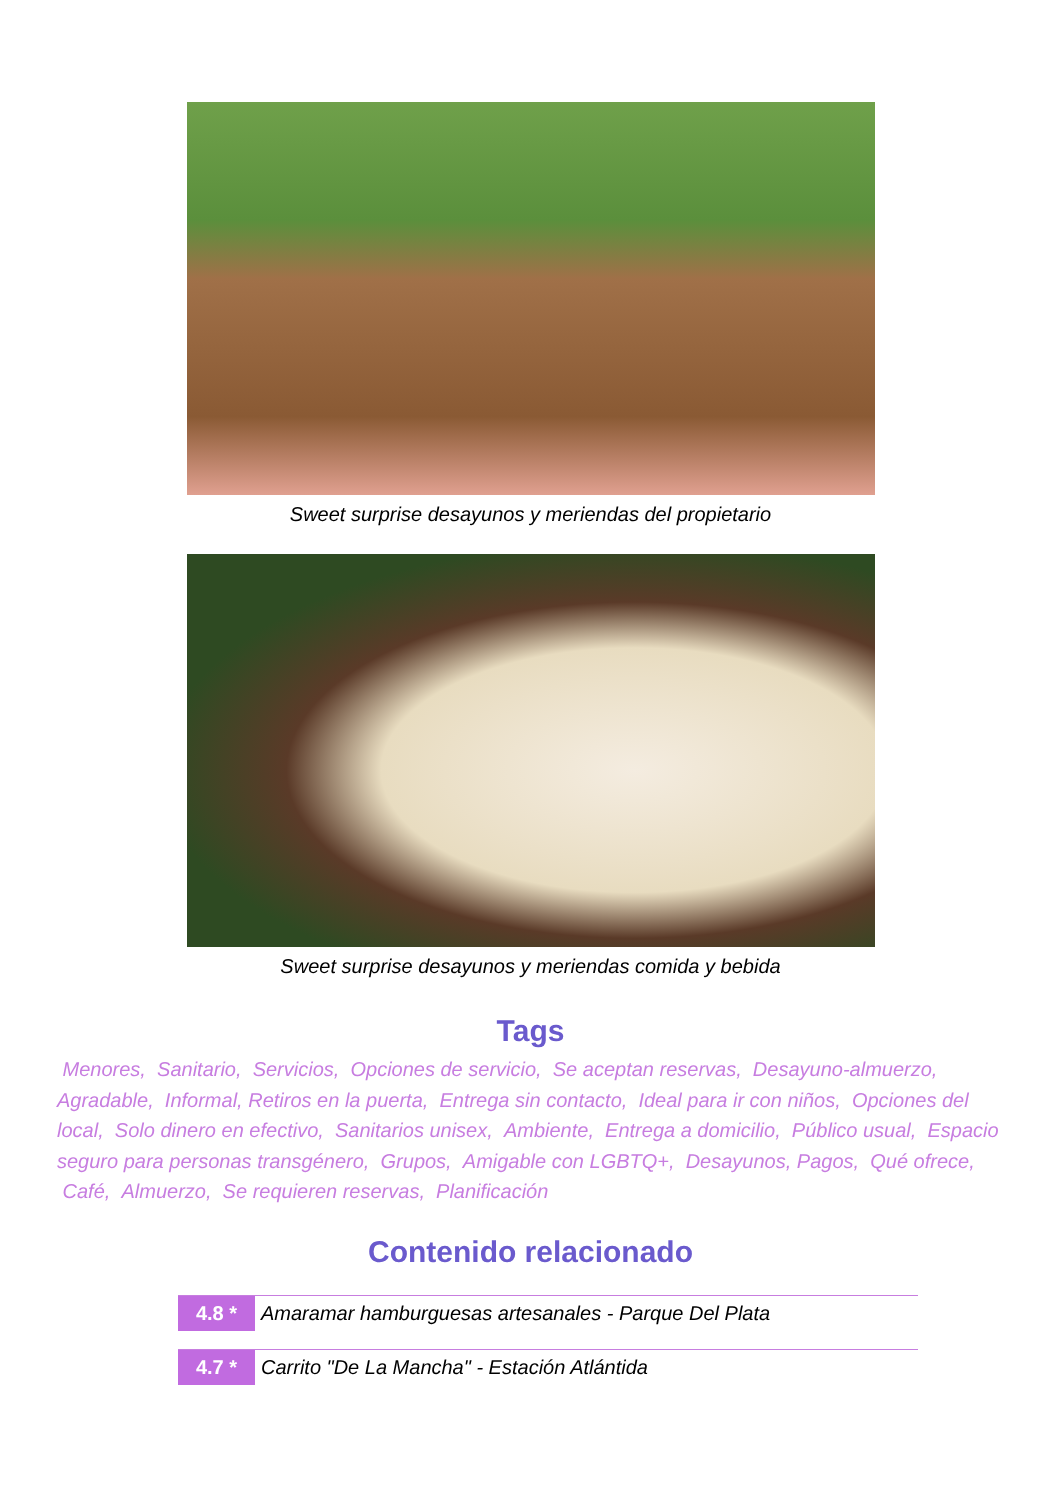Sweet surprise desayunos y meriendas del propietario
Sweet surprise desayunos y meriendas comida y bebida
Tags
Menores, Sanitario, Servicios, Opciones de servicio, Se aceptan reservas, Desayuno-almuerzo, Agradable, Informal, Retiros en la puerta, Entrega sin contacto, Ideal para ir con niños, Opciones del local, Solo dinero en efectivo, Sanitarios unisex, Ambiente, Entrega a domicilio, Público usual, Espacio seguro para personas transgénero, Grupos, Amigable con LGBTQ+, Desayunos, Pagos, Qué ofrece, Café, Almuerzo, Se requieren reservas, Planificación
Contenido relacionado
4.8 * Amaramar hamburguesas artesanales - Parque Del Plata
4.7 * Carrito "De La Mancha" - Estación Atlántida